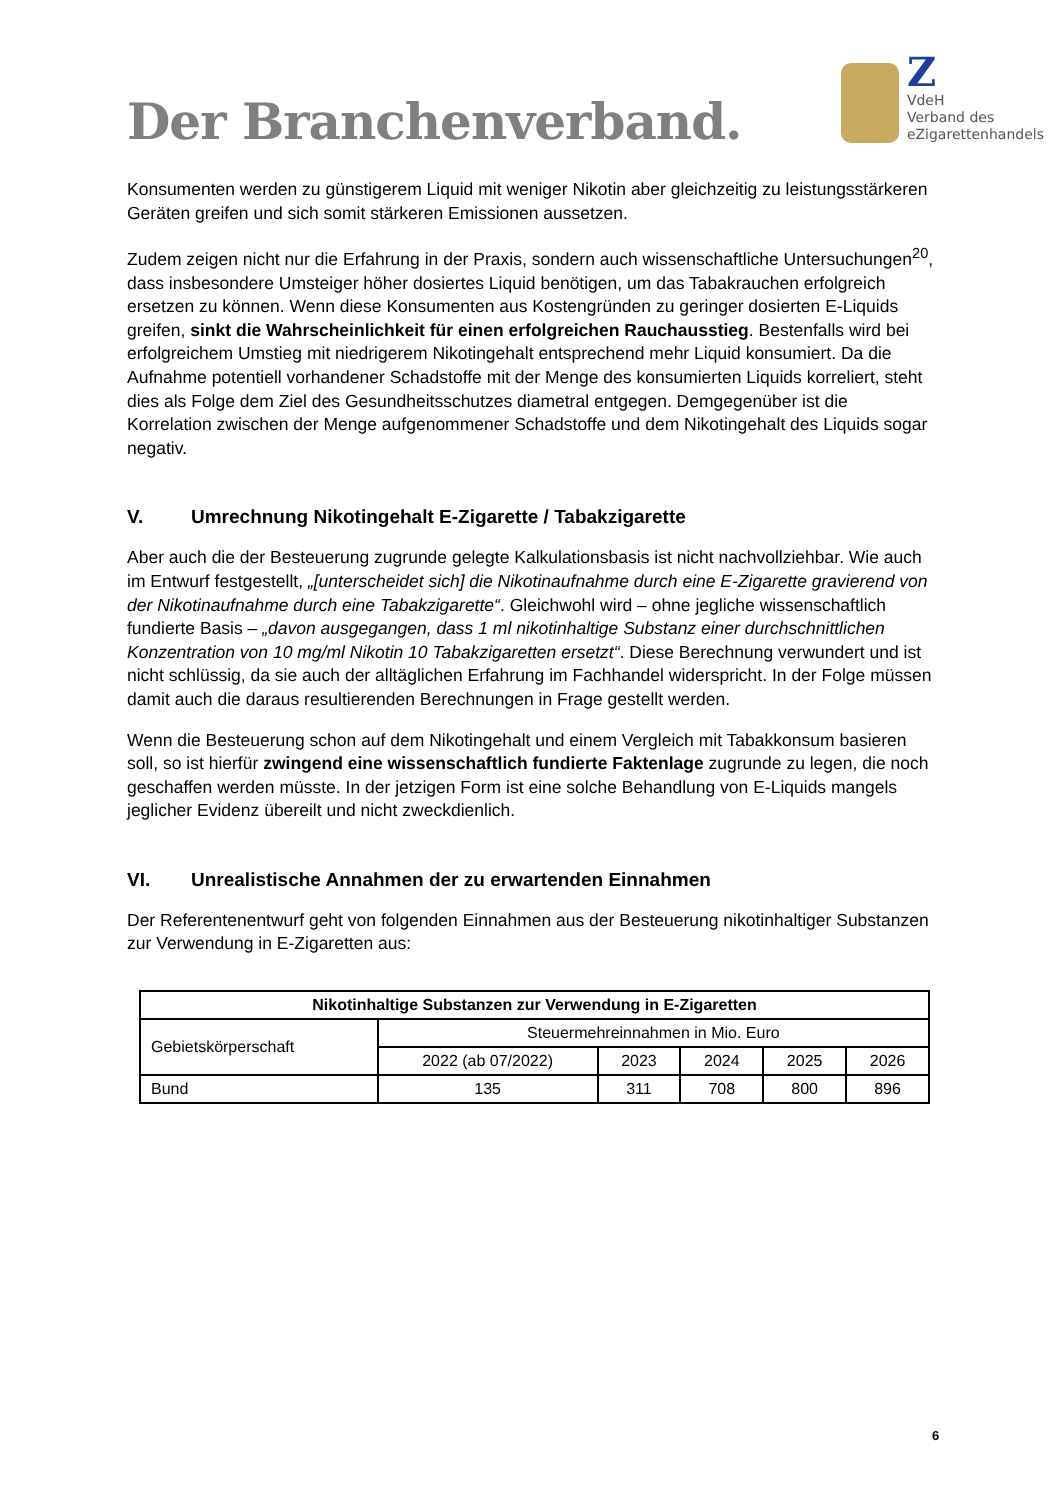Der Branchenverband.
Z
VdeH
Verband des
eZigarettenhandels
Konsumenten werden zu günstigerem Liquid mit weniger Nikotin aber gleichzeitig zu leistungsstärkeren Geräten greifen und sich somit stärkeren Emissionen aussetzen.
Zudem zeigen nicht nur die Erfahrung in der Praxis, sondern auch wissenschaftliche Untersuchungen<sup>20</sup>, dass insbesondere Umsteiger höher dosiertes Liquid benötigen, um das Tabakrauchen erfolgreich ersetzen zu können. Wenn diese Konsumenten aus Kostengründen zu geringer dosierten E-Liquids greifen, sinkt die Wahrscheinlichkeit für einen erfolgreichen Rauchausstieg. Bestenfalls wird bei erfolgreichem Umstieg mit niedrigerem Nikotingehalt entsprechend mehr Liquid konsumiert. Da die Aufnahme potentiell vorhandener Schadstoffe mit der Menge des konsumierten Liquids korreliert, steht dies als Folge dem Ziel des Gesundheitsschutzes diametral entgegen. Demgegenüber ist die Korrelation zwischen der Menge aufgenommener Schadstoffe und dem Nikotingehalt des Liquids sogar negativ.
V. Umrechnung Nikotingehalt E-Zigarette / Tabakzigarette
Aber auch die der Besteuerung zugrunde gelegte Kalkulationsbasis ist nicht nachvollziehbar. Wie auch im Entwurf festgestellt, „[unterscheidet sich] die Nikotinaufnahme durch eine E-Zigarette gravierend von der Nikotinaufnahme durch eine Tabakzigarette“. Gleichwohl wird – ohne jegliche wissenschaftlich fundierte Basis – „davon ausgegangen, dass 1 ml nikotinhaltige Substanz einer durchschnittlichen Konzentration von 10 mg/ml Nikotin 10 Tabakzigaretten ersetzt“. Diese Berechnung verwundert und ist nicht schlüssig, da sie auch der alltäglichen Erfahrung im Fachhandel widerspricht. In der Folge müssen damit auch die daraus resultierenden Berechnungen in Frage gestellt werden.
Wenn die Besteuerung schon auf dem Nikotingehalt und einem Vergleich mit Tabakkonsum basieren soll, so ist hierfür zwingend eine wissenschaftlich fundierte Faktenlage zugrunde zu legen, die noch geschaffen werden müsste. In der jetzigen Form ist eine solche Behandlung von E-Liquids mangels jeglicher Evidenz übereilt und nicht zweckdienlich.
VI. Unrealistische Annahmen der zu erwartenden Einnahmen
Der Referentenentwurf geht von folgenden Einnahmen aus der Besteuerung nikotinhaltiger Substanzen zur Verwendung in E-Zigaretten aus:
| Nikotinhaltige Substanzen zur Verwendung in E-Zigaretten | | | | | |
| --- | --- | --- | --- | --- | --- |
| Gebietskörperschaft | Steuermehreinnahmen in Mio. Euro | | | | |
| | 2022 (ab 07/2022) | 2023 | 2024 | 2025 | 2026 |
| Bund | 135 | 311 | 708 | 800 | 896 |
6